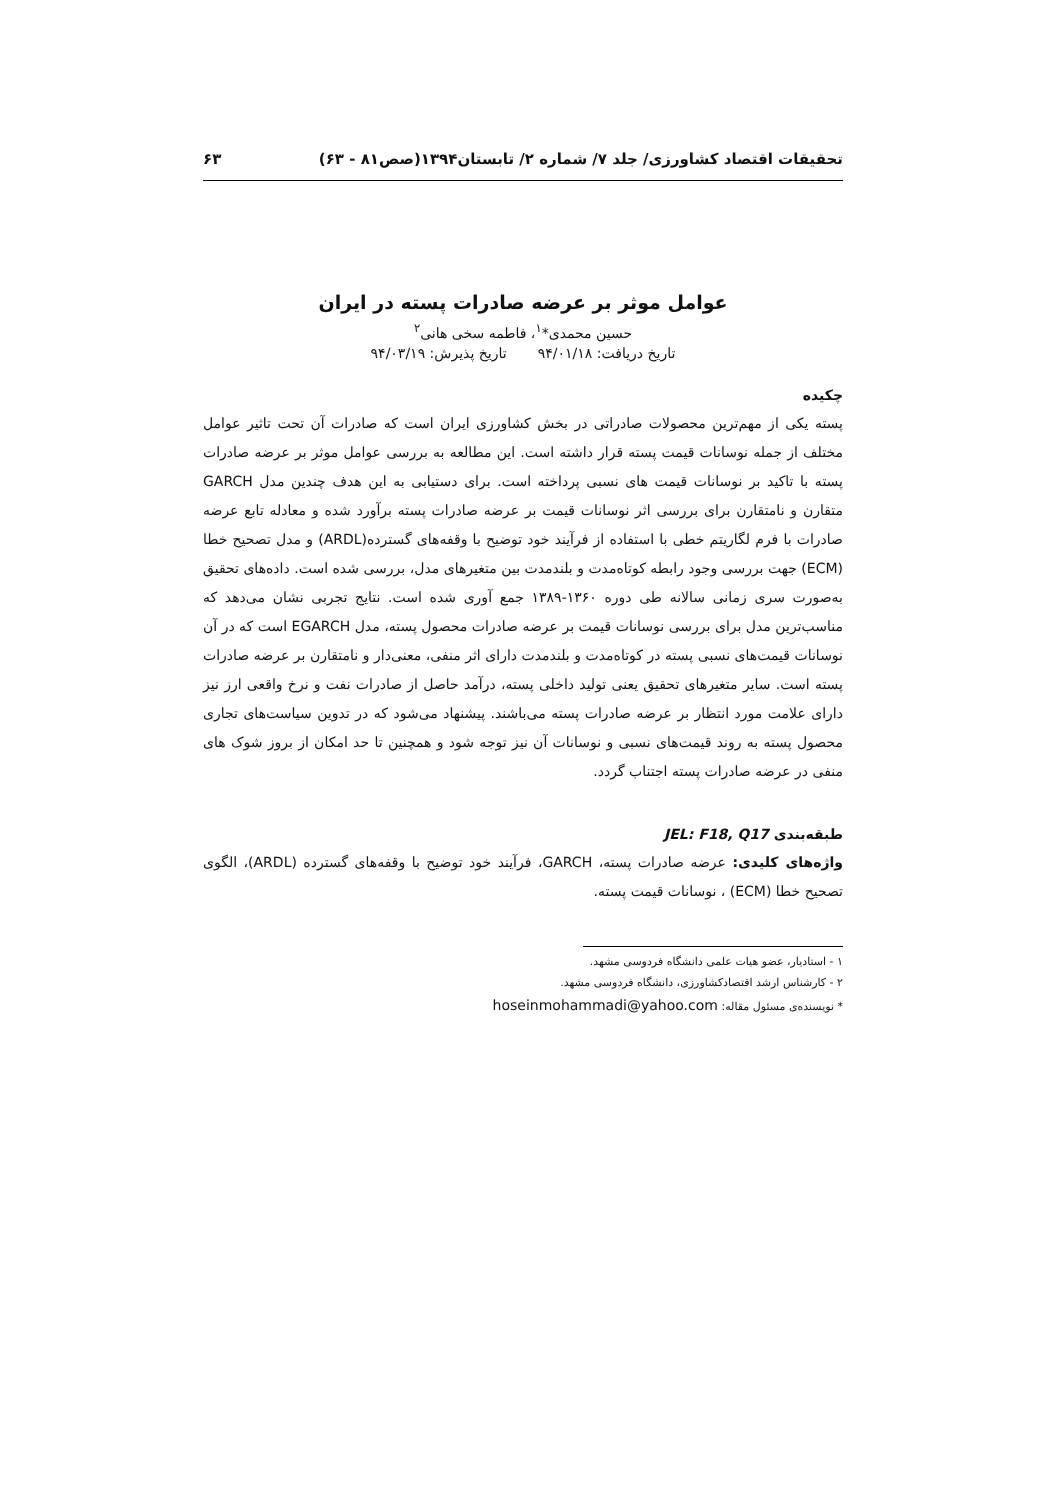تحقیقات اقتصاد کشاورزی/ جلد ۷/ شماره ۲/ تابستان۱۳۹۴(صص۸۱ - ۶۳) ۶۳
عوامل موثر بر عرضه صادرات پسته در ایران
حسین محمدی*<sup>۱</sup>، فاطمه سخی هانی<sup>۲</sup>
تاریخ دریافت: ۹۴/۰۱/۱۸ تاریخ پذیرش: ۹۴/۰۳/۱۹
چکیده
پسته یکی از مهم‌ترین محصولات صادراتی در بخش کشاورزی ایران است که صادرات آن تحت تاثیر عوامل مختلف از جمله نوسانات قیمت پسته قرار داشته است. این مطالعه به بررسی عوامل موثر بر عرضه صادرات پسته با تاکید بر نوسانات قیمت های نسبی پرداخته است. برای دستیابی به این هدف چندین مدل GARCH متقارن و نامتقارن برای بررسی اثر نوسانات قیمت بر عرضه صادرات پسته برآورد شده و معادله تابع عرضه صادرات با فرم لگاریتم خطی با استفاده از فرآیند خود توضیح با وقفه‌های گسترده(ARDL) و مدل تصحیح خطا (ECM) جهت بررسی وجود رابطه کوتاه‌مدت و بلندمدت بین متغیرهای مدل، بررسی شده است. داده‌های تحقیق به‌صورت سری زمانی سالانه طی دوره ۱۳۶۰-۱۳۸۹ جمع آوری شده است. نتایج تجربی نشان می‌دهد که مناسب‌ترین مدل برای بررسی نوسانات قیمت بر عرضه صادرات محصول پسته، مدل EGARCH است که در آن نوسانات قیمت‌های نسبی پسته در کوتاه‌مدت و بلندمدت دارای اثر منفی، معنی‌دار و نامتقارن بر عرضه صادرات پسته است. سایر متغیرهای تحقیق یعنی تولید داخلی پسته، درآمد حاصل از صادرات نفت و نرخ واقعی ارز نیز دارای علامت مورد انتظار بر عرضه صادرات پسته می‌باشند. پیشنهاد می‌شود که در تدوین سیاست‌های تجاری محصول پسته به روند قیمت‌های نسبی و نوسانات آن نیز توجه شود و همچنین تا حد امکان از بروز شوک های منفی در عرضه صادرات پسته اجتناب گردد.
طبقه‌بندی JEL: F18, Q17
واژه‌های کلیدی: عرضه صادرات پسته، GARCH، فرآیند خود توضیح با وقفه‌های گسترده (ARDL)، الگوی تصحیح خطا (ECM) ، نوسانات قیمت پسته.
۱ - استادیار، عضو هیات علمی دانشگاه فردوسی مشهد.
۲ - کارشناس ارشد اقتصادکشاورزی، دانشگاه فردوسی مشهد.
* نویسنده‌ی مسئول مقاله: hoseinmohammadi@yahoo.com